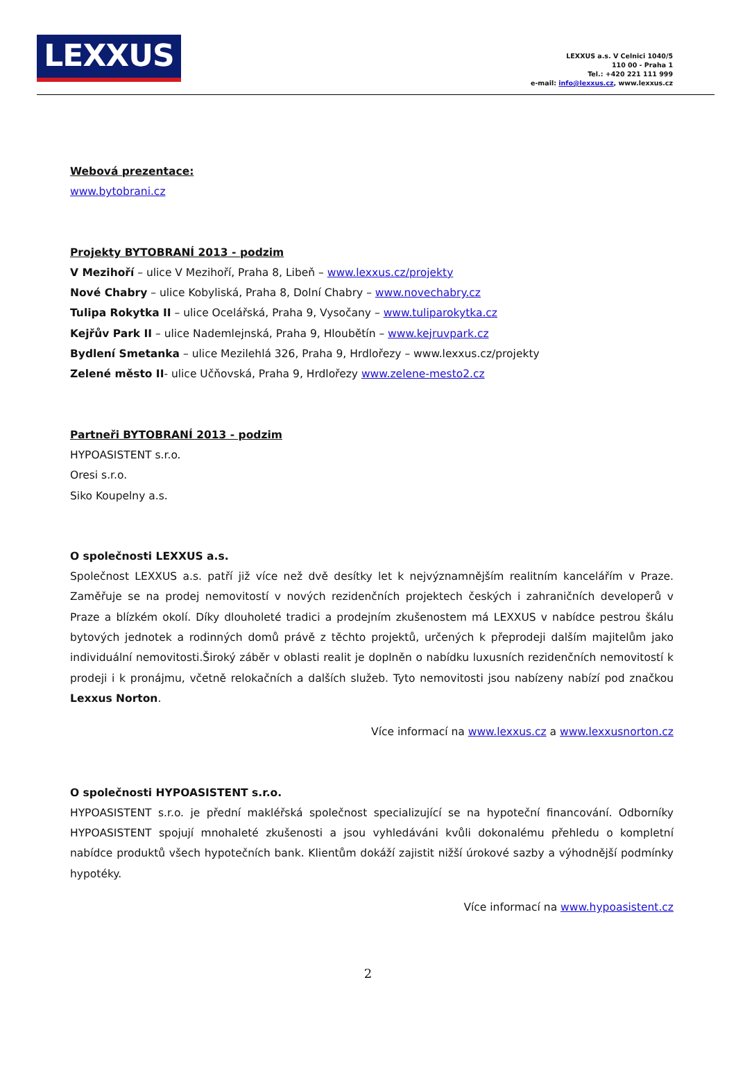LEXXUS
LEXXUS a.s. V Celnici 1040/5
110 00 - Praha 1
Tel.: +420 221 111 999
e-mail: info@lexxus.cz, www.lexxus.cz
Webová prezentace:
www.bytobrani.cz
Projekty BYTOBRANÍ 2013 - podzim
V Mezihoří – ulice V Mezihoří, Praha 8, Libeň – www.lexxus.cz/projekty
Nové Chabry – ulice Kobyliská, Praha 8, Dolní Chabry – www.novechabry.cz
Tulipa Rokytka II – ulice Ocelářská, Praha 9, Vysočany – www.tuliparokytka.cz
Kejřův Park II – ulice Nademlejnská, Praha 9, Hloubětín – www.kejruvpark.cz
Bydlení Smetanka – ulice Mezilehlá 326, Praha 9, Hrdlořezy – www.lexxus.cz/projekty
Zelené město II- ulice Učňovská, Praha 9, Hrdlořezy www.zelene-mesto2.cz
Partneři BYTOBRANÍ 2013 - podzim
HYPOASISTENT s.r.o.
Oresi s.r.o.
Siko Koupelny a.s.
O společnosti LEXXUS a.s.
Společnost LEXXUS a.s. patří již více než dvě desítky let k nejvýznamnějším realitním kancelářím v Praze. Zaměřuje se na prodej nemovitostí v nových rezidenčních projektech českých i zahraničních developerů v Praze a blízkém okolí. Díky dlouholeté tradici a prodejním zkušenostem má LEXXUS v nabídce pestrou škálu bytových jednotek a rodinných domů právě z těchto projektů, určených k přeprodeji dalším majitelům jako individuální nemovitosti.Široký záběr v oblasti realit je doplněn o nabídku luxusních rezidenčních nemovitostí k prodeji i k pronájmu, včetně relokačních a dalších služeb. Tyto nemovitosti jsou nabízeny nabízí pod značkou Lexxus Norton.
Více informací na www.lexxus.cz a www.lexxusnorton.cz
O společnosti HYPOASISTENT s.r.o.
HYPOASISTENT s.r.o. je přední makléřská společnost specializující se na hypoteční financování. Odborníky HYPOASISTENT spojují mnohaleté zkušenosti a jsou vyhledáváni kvůli dokonalému přehledu o kompletní nabídce produktů všech hypotečních bank. Klientům dokáží zajistit nižší úrokové sazby a výhodnější podmínky hypotéky.
Více informací na www.hypoasistent.cz
2